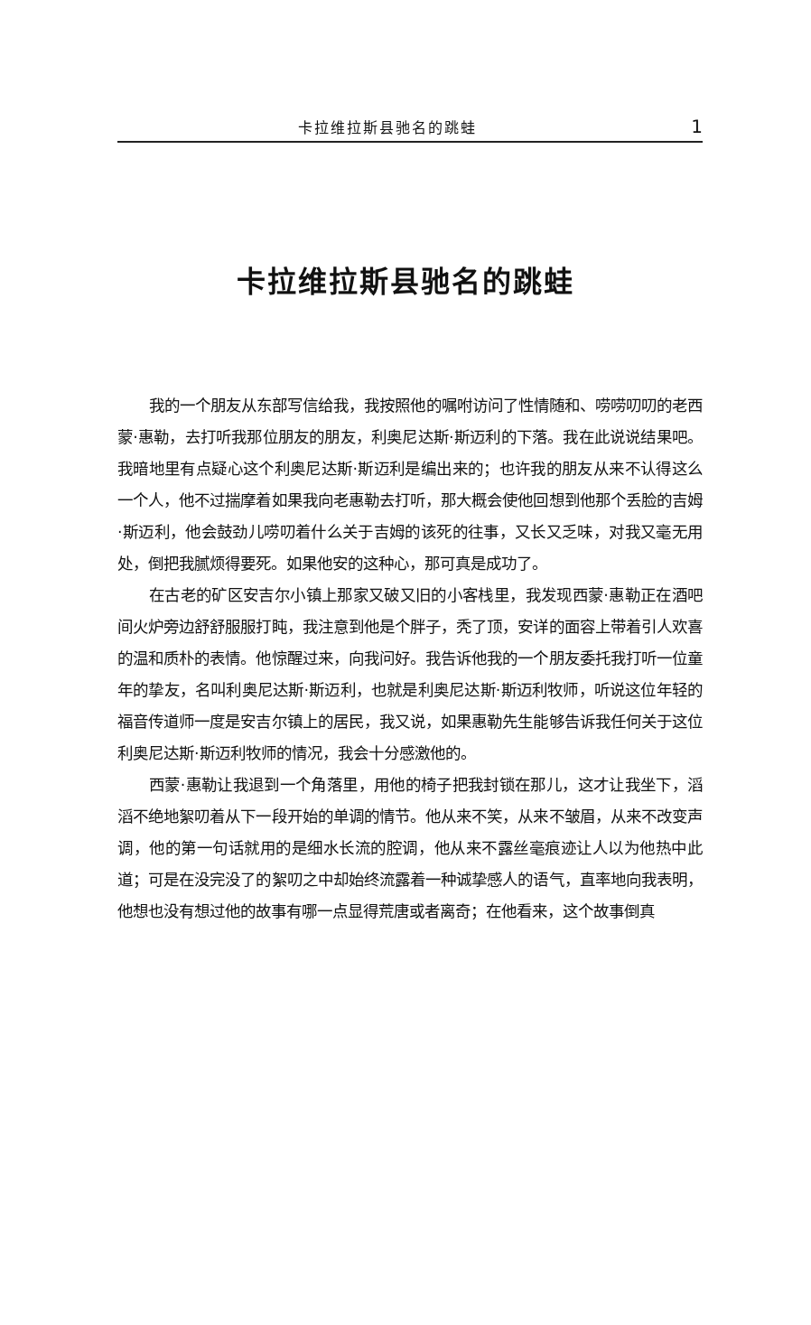卡拉维拉斯县驰名的跳蛙 1
卡拉维拉斯县驰名的跳蛙
我的一个朋友从东部写信给我，我按照他的嘱咐访问了性情随和、唠唠叨叨的老西蒙·惠勒，去打听我那位朋友的朋友，利奥尼达斯·斯迈利的下落。我在此说说结果吧。我暗地里有点疑心这个利奥尼达斯·斯迈利是编出来的；也许我的朋友从来不认得这么一个人，他不过揣摩着如果我向老惠勒去打听，那大概会使他回想到他那个丢脸的吉姆·斯迈利，他会鼓劲儿唠叨着什么关于吉姆的该死的往事，又长又乏味，对我又毫无用处，倒把我腻烦得要死。如果他安的这种心，那可真是成功了。
在古老的矿区安吉尔小镇上那家又破又旧的小客栈里，我发现西蒙·惠勒正在酒吧间火炉旁边舒舒服服打盹，我注意到他是个胖子，秃了顶，安详的面容上带着引人欢喜的温和质朴的表情。他惊醒过来，向我问好。我告诉他我的一个朋友委托我打听一位童年的挚友，名叫利奥尼达斯·斯迈利，也就是利奥尼达斯·斯迈利牧师，听说这位年轻的福音传道师一度是安吉尔镇上的居民，我又说，如果惠勒先生能够告诉我任何关于这位利奥尼达斯·斯迈利牧师的情况，我会十分感激他的。
西蒙·惠勒让我退到一个角落里，用他的椅子把我封锁在那儿，这才让我坐下，滔滔不绝地絮叨着从下一段开始的单调的情节。他从来不笑，从来不皱眉，从来不改变声调，他的第一句话就用的是细水长流的腔调，他从来不露丝毫痕迹让人以为他热中此道；可是在没完没了的絮叨之中却始终流露着一种诚挚感人的语气，直率地向我表明，他想也没有想过他的故事有哪一点显得荒唐或者离奇；在他看来，这个故事倒真